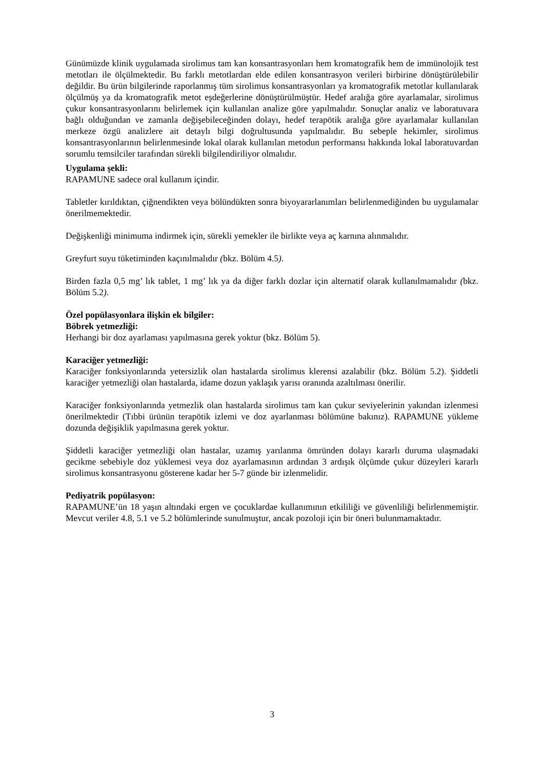Günümüzde klinik uygulamada sirolimus tam kan konsantrasyonları hem kromatografik hem de immünolojik test metotları ile ölçülmektedir. Bu farklı metotlardan elde edilen konsantrasyon verileri birbirine dönüştürülebilir değildir. Bu ürün bilgilerinde raporlanmış tüm sirolimus konsantrasyonları ya kromatografik metotlar kullanılarak ölçülmüş ya da kromatografik metot eşdeğerlerine dönüştürülmüştür. Hedef aralığa göre ayarlamalar, sirolimus çukur konsantrasyonlarını belirlemek için kullanılan analize göre yapılmalıdır. Sonuçlar analiz ve laboratuvara bağlı olduğundan ve zamanla değişebileceğinden dolayı, hedef terapötik aralığa göre ayarlamalar kullanılan merkeze özgü analizlere ait detaylı bilgi doğrultusunda yapılmalıdır. Bu sebeple hekimler, sirolimus konsantrasyonlarının belirlenmesinde lokal olarak kullanılan metodun performansı hakkında lokal laboratuvardan sorumlu temsilciler tarafından sürekli bilgilendiriliyor olmalıdır.
Uygulama şekli:
RAPAMUNE sadece oral kullanım içindir.
Tabletler kırıldıktan, çiğnendikten veya bölündükten sonra biyoyararlanımları belirlenmediğinden bu uygulamalar önerilmemektedir.
Değişkenliği minimuma indirmek için, sürekli yemekler ile birlikte veya aç karnına alınmalıdır.
Greyfurt suyu tüketiminden kaçınılmalıdır (bkz. Bölüm 4.5).
Birden fazla 0,5 mg’ lık tablet, 1 mg’ lık ya da diğer farklı dozlar için alternatif olarak kullanılmamalıdır (bkz. Bölüm 5.2).
Özel popülasyonlara ilişkin ek bilgiler:
Böbrek yetmezliği:
Herhangi bir doz ayarlaması yapılmasına gerek yoktur (bkz. Bölüm 5).
Karaciğer yetmezliği:
Karaciğer fonksiyonlarında yetersizlik olan hastalarda sirolimus klerensi azalabilir (bkz. Bölüm 5.2). Şiddetli karaciğer yetmezliği olan hastalarda, idame dozun yaklaşık yarısı oranında azaltılması önerilir.
Karaciğer fonksiyonlarında yetmezlik olan hastalarda sirolimus tam kan çukur seviyelerinin yakından izlenmesi önerilmektedir (Tıbbi ürünün terapötik izlemi ve doz ayarlanması bölümüne bakınız). RAPAMUNE yükleme dozunda değişiklik yapılmasına gerek yoktur.
Şiddetli karaciğer yetmezliği olan hastalar, uzamış yarılanma ömründen dolayı kararlı duruma ulaşmadaki gecikme sebebiyle doz yüklemesi veya doz ayarlamasının ardından 3 ardışık ölçümde çukur düzeyleri kararlı sirolimus konsantrasyonu gösterene kadar her 5-7 günde bir izlenmelidir.
Pediyatrik popülasyon:
RAPAMUNE’ün 18 yaşın altındaki ergen ve çocuklardae kullanımının etkililiği ve güvenliliği belirlenmemiştir. Mevcut veriler 4.8, 5.1 ve 5.2 bölümlerinde sunulmuştur, ancak pozoloji için bir öneri bulunmamaktadır.
3